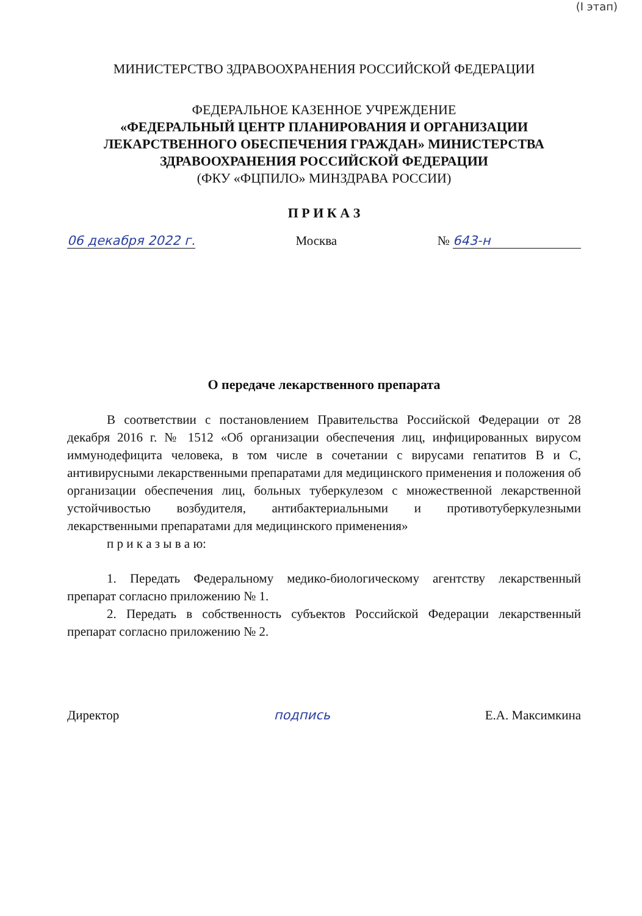(I этап)
МИНИСТЕРСТВО ЗДРАВООХРАНЕНИЯ РОССИЙСКОЙ ФЕДЕРАЦИИ
ФЕДЕРАЛЬНОЕ КАЗЕННОЕ УЧРЕЖДЕНИЕ
«ФЕДЕРАЛЬНЫЙ ЦЕНТР ПЛАНИРОВАНИЯ И ОРГАНИЗАЦИИ ЛЕКАРСТВЕННОГО ОБЕСПЕЧЕНИЯ ГРАЖДАН» МИНИСТЕРСТВА ЗДРАВООХРАНЕНИЯ РОССИЙСКОЙ ФЕДЕРАЦИИ
(ФКУ «ФЦПИЛО» МИНЗДРАВА РОССИИ)
П Р И К А З
06 декабря 2022 г. Москва № 643-н
О передаче лекарственного препарата
В соответствии с постановлением Правительства Российской Федерации от 28 декабря 2016 г. № 1512 «Об организации обеспечения лиц, инфицированных вирусом иммунодефицита человека, в том числе в сочетании с вирусами гепатитов B и C, антивирусными лекарственными препаратами для медицинского применения и положения об организации обеспечения лиц, больных туберкулезом с множественной лекарственной устойчивостью возбудителя, антибактериальными и противотуберкулезными лекарственными препаратами для медицинского применения»
п р и к а з ы в а ю:
1. Передать Федеральному медико-биологическому агентству лекарственный препарат согласно приложению № 1.
2. Передать в собственность субъектов Российской Федерации лекарственный препарат согласно приложению № 2.
Директор подпись Е.А. Максимкина